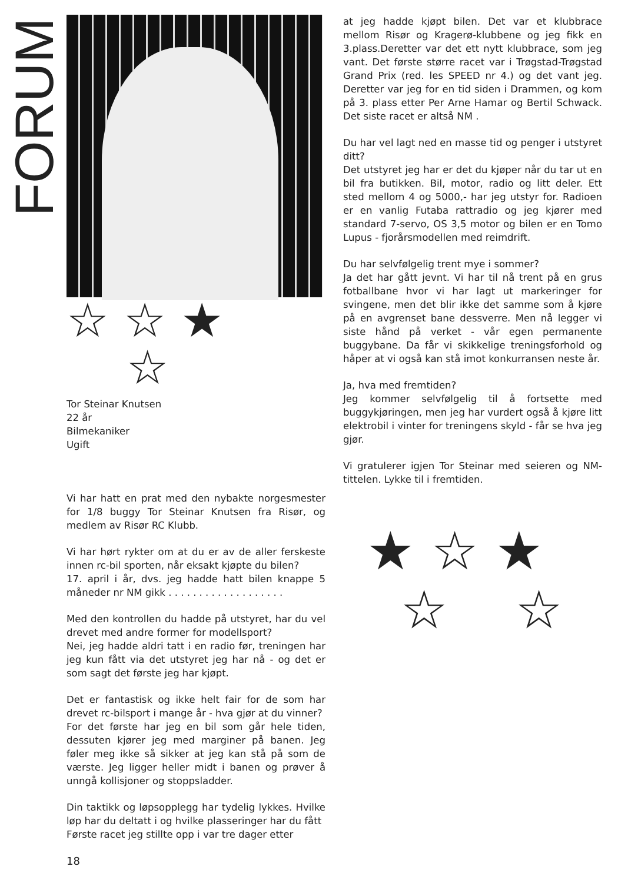FORUM
☆ ☆ ★
☆
Tor Steinar Knutsen
22 år
Bilmekaniker
Ugift
Vi har hatt en prat med den nybakte norgesmester for 1/8 buggy Tor Steinar Knutsen fra Risør, og medlem av Risør RC Klubb.
Vi har hørt rykter om at du er av de aller ferskeste innen rc-bil sporten, når eksakt kjøpte du bilen?
17. april i år, dvs. jeg hadde hatt bilen knappe 5 måneder nr NM gikk . . . . . . . . . . . . . . . . . . .
Med den kontrollen du hadde på utstyret, har du vel drevet med andre former for modellsport?
Nei, jeg hadde aldri tatt i en radio før, treningen har jeg kun fått via det utstyret jeg har nå - og det er som sagt det første jeg har kjøpt.
Det er fantastisk og ikke helt fair for de som har drevet rc-bilsport i mange år - hva gjør at du vinner?
For det første har jeg en bil som går hele tiden, dessuten kjører jeg med marginer på banen. Jeg føler meg ikke så sikker at jeg kan stå på som de værste. Jeg ligger heller midt i banen og prøver å unngå kollisjoner og stoppsladder.
Din taktikk og løpsopplegg har tydelig lykkes. Hvilke løp har du deltatt i og hvilke plasseringer har du fått
Første racet jeg stillte opp i var tre dager etter
18
at jeg hadde kjøpt bilen. Det var et klubbrace mellom Risør og Kragerø-klubbene og jeg fikk en 3.plass.Deretter var det ett nytt klubbrace, som jeg vant. Det første større racet var i Trøgstad-Trøgstad Grand Prix (red. les SPEED nr 4.) og det vant jeg. Deretter var jeg for en tid siden i Drammen, og kom på 3. plass etter Per Arne Hamar og Bertil Schwack. Det siste racet er altså NM .
Du har vel lagt ned en masse tid og penger i utstyret ditt?
Det utstyret jeg har er det du kjøper når du tar ut en bil fra butikken. Bil, motor, radio og litt deler. Ett sted mellom 4 og 5000,- har jeg utstyr for. Radioen er en vanlig Futaba rattradio og jeg kjører med standard 7-servo, OS 3,5 motor og bilen er en Tomo Lupus - fjorårsmodellen med reimdrift.
Du har selvfølgelig trent mye i sommer?
Ja det har gått jevnt. Vi har til nå trent på en grus fotballbane hvor vi har lagt ut markeringer for svingene, men det blir ikke det samme som å kjøre på en avgrenset bane dessverre. Men nå legger vi siste hånd på verket - vår egen permanente buggybane. Da får vi skikkelige treningsforhold og håper at vi også kan stå imot konkurransen neste år.
Ja, hva med fremtiden?
Jeg kommer selvfølgelig til å fortsette med buggykjøringen, men jeg har vurdert også å kjøre litt elektrobil i vinter for treningens skyld - får se hva jeg gjør.
Vi gratulerer igjen Tor Steinar med seieren og NM-tittelen. Lykke til i fremtiden.
★ ☆ ★
☆ ☆